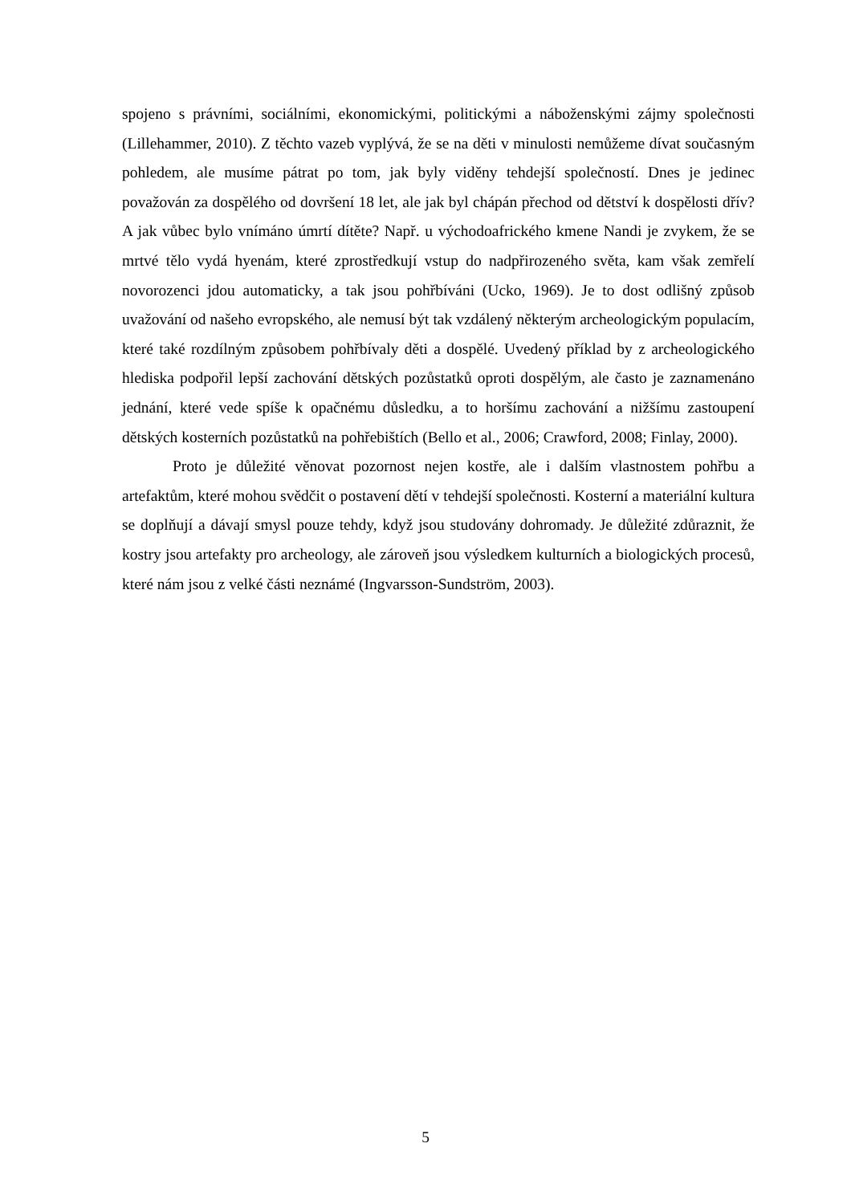spojeno s právními, sociálními, ekonomickými, politickými a náboženskými zájmy společnosti (Lillehammer, 2010). Z těchto vazeb vyplývá, že se na děti v minulosti nemůžeme dívat současným pohledem, ale musíme pátrat po tom, jak byly viděny tehdejší společností. Dnes je jedinec považován za dospělého od dovršení 18 let, ale jak byl chápán přechod od dětství k dospělosti dřív? A jak vůbec bylo vnímáno úmrtí dítěte? Např. u východoafrického kmene Nandi je zvykem, že se mrtvé tělo vydá hyenám, které zprostředkují vstup do nadpřirozeného světa, kam však zemřelí novorozenci jdou automaticky, a tak jsou pohřbíváni (Ucko, 1969). Je to dost odlišný způsob uvažování od našeho evropského, ale nemusí být tak vzdálený některým archeologickým populacím, které také rozdílným způsobem pohřbívaly děti a dospělé. Uvedený příklad by z archeologického hlediska podpořil lepší zachování dětských pozůstatků oproti dospělým, ale často je zaznamenáno jednání, které vede spíše k opačnému důsledku, a to horšímu zachování a nižšímu zastoupení dětských kosterních pozůstatků na pohřebištích (Bello et al., 2006; Crawford, 2008; Finlay, 2000).
Proto je důležité věnovat pozornost nejen kostře, ale i dalším vlastnostem pohřbu a artefaktům, které mohou svědčit o postavení dětí v tehdejší společnosti. Kosterní a materiální kultura se doplňují a dávají smysl pouze tehdy, když jsou studovány dohromady. Je důležité zdůraznit, že kostry jsou artefakty pro archeology, ale zároveň jsou výsledkem kulturních a biologických procesů, které nám jsou z velké části neznámé (Ingvarsson-Sundström, 2003).
5